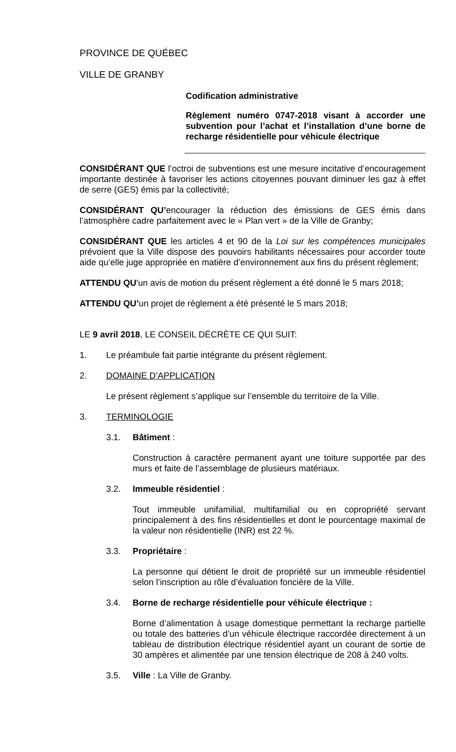PROVINCE DE QUÉBEC
VILLE DE GRANBY
Codification administrative
Règlement numéro 0747-2018 visant à accorder une subvention pour l’achat et l’installation d’une borne de recharge résidentielle pour véhicule électrique
CONSIDÉRANT QUE l’octroi de subventions est une mesure incitative d’encouragement importante destinée à favoriser les actions citoyennes pouvant diminuer les gaz à effet de serre (GES) émis par la collectivité;
CONSIDÉRANT QU’encourager la réduction des émissions de GES émis dans l’atmosphère cadre parfaitement avec le « Plan vert » de la Ville de Granby;
CONSIDÉRANT QUE les articles 4 et 90 de la Loi sur les compétences municipales prévoient que la Ville dispose des pouvoirs habilitants nécessaires pour accorder toute aide qu’elle juge appropriée en matière d’environnement aux fins du présent règlement;
ATTENDU QU'un avis de motion du présent règlement a été donné le 5 mars 2018;
ATTENDU QU’un projet de règlement a été présenté le 5 mars 2018;
LE 9 avril 2018, LE CONSEIL DÉCRÈTE CE QUI SUIT:
1. Le préambule fait partie intégrante du présent règlement.
2. DOMAINE D’APPLICATION
Le présent règlement s’applique sur l’ensemble du territoire de la Ville.
3. TERMINOLOGIE
3.1. Bâtiment :
Construction à caractère permanent ayant une toiture supportée par des murs et faite de l’assemblage de plusieurs matériaux.
3.2. Immeuble résidentiel :
Tout immeuble unifamilial, multifamilial ou en copropriété servant principalement à des fins résidentielles et dont le pourcentage maximal de la valeur non résidentielle (INR) est 22 %.
3.3. Propriétaire :
La personne qui détient le droit de propriété sur un immeuble résidentiel selon l’inscription au rôle d’évaluation foncière de la Ville.
3.4. Borne de recharge résidentielle pour véhicule électrique :
Borne d’alimentation à usage domestique permettant la recharge partielle ou totale des batteries d’un véhicule électrique raccordée directement à un tableau de distribution électrique résidentiel ayant un courant de sortie de 30 ampères et alimentée par une tension électrique de 208 à 240 volts.
3.5. Ville : La Ville de Granby.